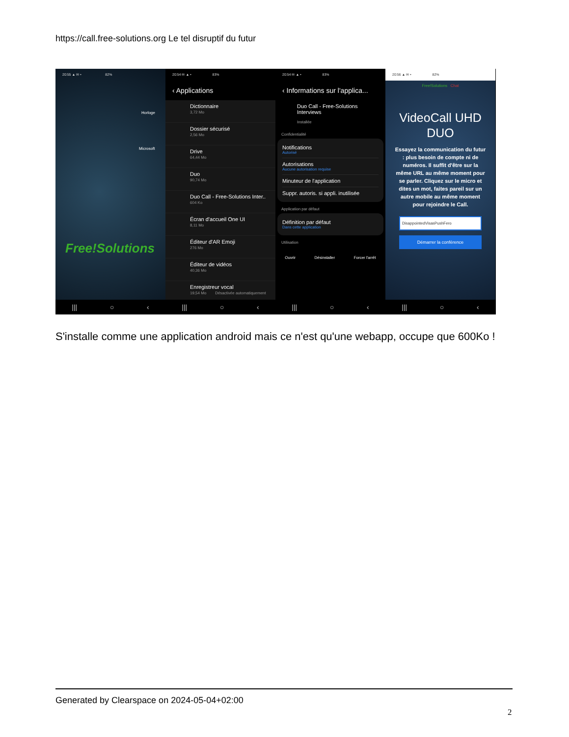https://call.free-solutions.org Le tel disruptif du futur
20:55 ▲ ✉ • 82%
Horloge
Microsoft
Free!Solutions
||| ○ ‹
20:54 ✉ ▲ • 83%
‹ Applications
Dictionnaire
3,72 Mo
Dossier sécurisé
2,56 Mo
Drive
64,44 Mo
Duo
90,74 Mo
Duo Call - Free-Solutions Inter..
604 Ko
Écran d'accueil One UI
8,11 Mo
Éditeur d'AR Emoji
276 Mo
Éditeur de vidéos
40,36 Mo
Enregistreur vocal
19,54 Mo Désactivée automatiquement
||| ○ ‹
20:54 ✉ ▲ • 83%
‹ Informations sur l'applica...
Duo Call - Free-Solutions Interviews
Installée
Confidentialité
Notifications
Autorisé
Autorisations
Aucune autorisation requise
Minuteur de l'application
Suppr. autoris. si appli. inutilisée
Application par défaut
Définition par défaut
Dans cette application
Utilisation
Ouvrir Désinstaller Forcer l'arrêt
||| ○ ‹
20:56 ▲ ✉ • 82%
Free!Solutions Chat
VideoCall UHD DUO
Essayez la communication du futur : plus besoin de compte ni de numéros. Il suffit d'être sur la même URL au même moment pour se parler. Cliquez sur le micro et dites un mot, faites pareil sur un autre mobile au même moment pour rejoindre le Call.
DisappointedVisasPushFero
Démarrer la conférence
||| ○ ‹
S'installe comme une application android mais ce n'est qu'une webapp, occupe que 600Ko !
Generated by Clearspace on 2024-05-04+02:00
2